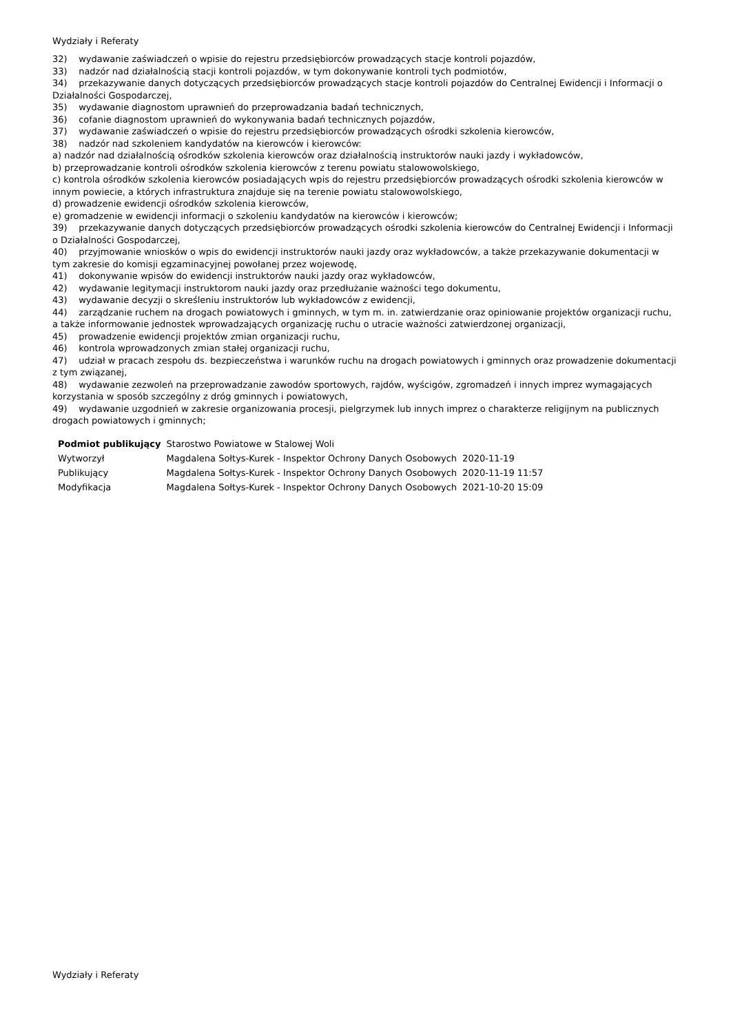Wydziały i Referaty
32) wydawanie zaświadczeń o wpisie do rejestru przedsiębiorców prowadzących stacje kontroli pojazdów,
33) nadzór nad działalnością stacji kontroli pojazdów, w tym dokonywanie kontroli tych podmiotów,
34) przekazywanie danych dotyczących przedsiębiorców prowadzących stacje kontroli pojazdów do Centralnej Ewidencji i Informacji o Działalności Gospodarczej,
35) wydawanie diagnostom uprawnień do przeprowadzania badań technicznych,
36) cofanie diagnostom uprawnień do wykonywania badań technicznych pojazdów,
37) wydawanie zaświadczeń o wpisie do rejestru przedsiębiorców prowadzących ośrodki szkolenia kierowców,
38) nadzór nad szkoleniem kandydatów na kierowców i kierowców:
a) nadzór nad działalnością ośrodków szkolenia kierowców oraz działalnością instruktorów nauki jazdy i wykładowców,
b) przeprowadzanie kontroli ośrodków szkolenia kierowców z terenu powiatu stalowowolskiego,
c) kontrola ośrodków szkolenia kierowców posiadających wpis do rejestru przedsiębiorców prowadzących ośrodki szkolenia kierowców w innym powiecie, a których infrastruktura znajduje się na terenie powiatu stalowowolskiego,
d) prowadzenie ewidencji ośrodków szkolenia kierowców,
e) gromadzenie w ewidencji informacji o szkoleniu kandydatów na kierowców i kierowców;
39) przekazywanie danych dotyczących przedsiębiorców prowadzących ośrodki szkolenia kierowców do Centralnej Ewidencji i Informacji o Działalności Gospodarczej,
40) przyjmowanie wniosków o wpis do ewidencji instruktorów nauki jazdy oraz wykładowców, a także przekazywanie dokumentacji w tym zakresie do komisji egzaminacyjnej powołanej przez wojewodę,
41) dokonywanie wpisów do ewidencji instruktorów nauki jazdy oraz wykładowców,
42) wydawanie legitymacji instruktorom nauki jazdy oraz przedłużanie ważności tego dokumentu,
43) wydawanie decyzji o skreśleniu instruktorów lub wykładowców z ewidencji,
44) zarządzanie ruchem na drogach powiatowych i gminnych, w tym m. in. zatwierdzanie oraz opiniowanie projektów organizacji ruchu, a także informowanie jednostek wprowadzających organizację ruchu o utracie ważności zatwierdzonej organizacji,
45) prowadzenie ewidencji projektów zmian organizacji ruchu,
46) kontrola wprowadzonych zmian stałej organizacji ruchu,
47) udział w pracach zespołu ds. bezpieczeństwa i warunków ruchu na drogach powiatowych i gminnych oraz prowadzenie dokumentacji z tym związanej,
48) wydawanie zezwoleń na przeprowadzanie zawodów sportowych, rajdów, wyścigów, zgromadzeń i innych imprez wymagających korzystania w sposób szczególny z dróg gminnych i powiatowych,
49) wydawanie uzgodnień w zakresie organizowania procesji, pielgrzymek lub innych imprez o charakterze religijnym na publicznych drogach powiatowych i gminnych;
| Podmiot publikujący | Starostwo Powiatowe w Stalowej Woli | |
| Wytworzył | Magdalena Sołtys-Kurek - Inspektor Ochrony Danych Osobowych | 2020-11-19 |
| Publikujący | Magdalena Sołtys-Kurek - Inspektor Ochrony Danych Osobowych | 2020-11-19 11:57 |
| Modyfikacja | Magdalena Sołtys-Kurek - Inspektor Ochrony Danych Osobowych | 2021-10-20 15:09 |
Wydziały i Referaty